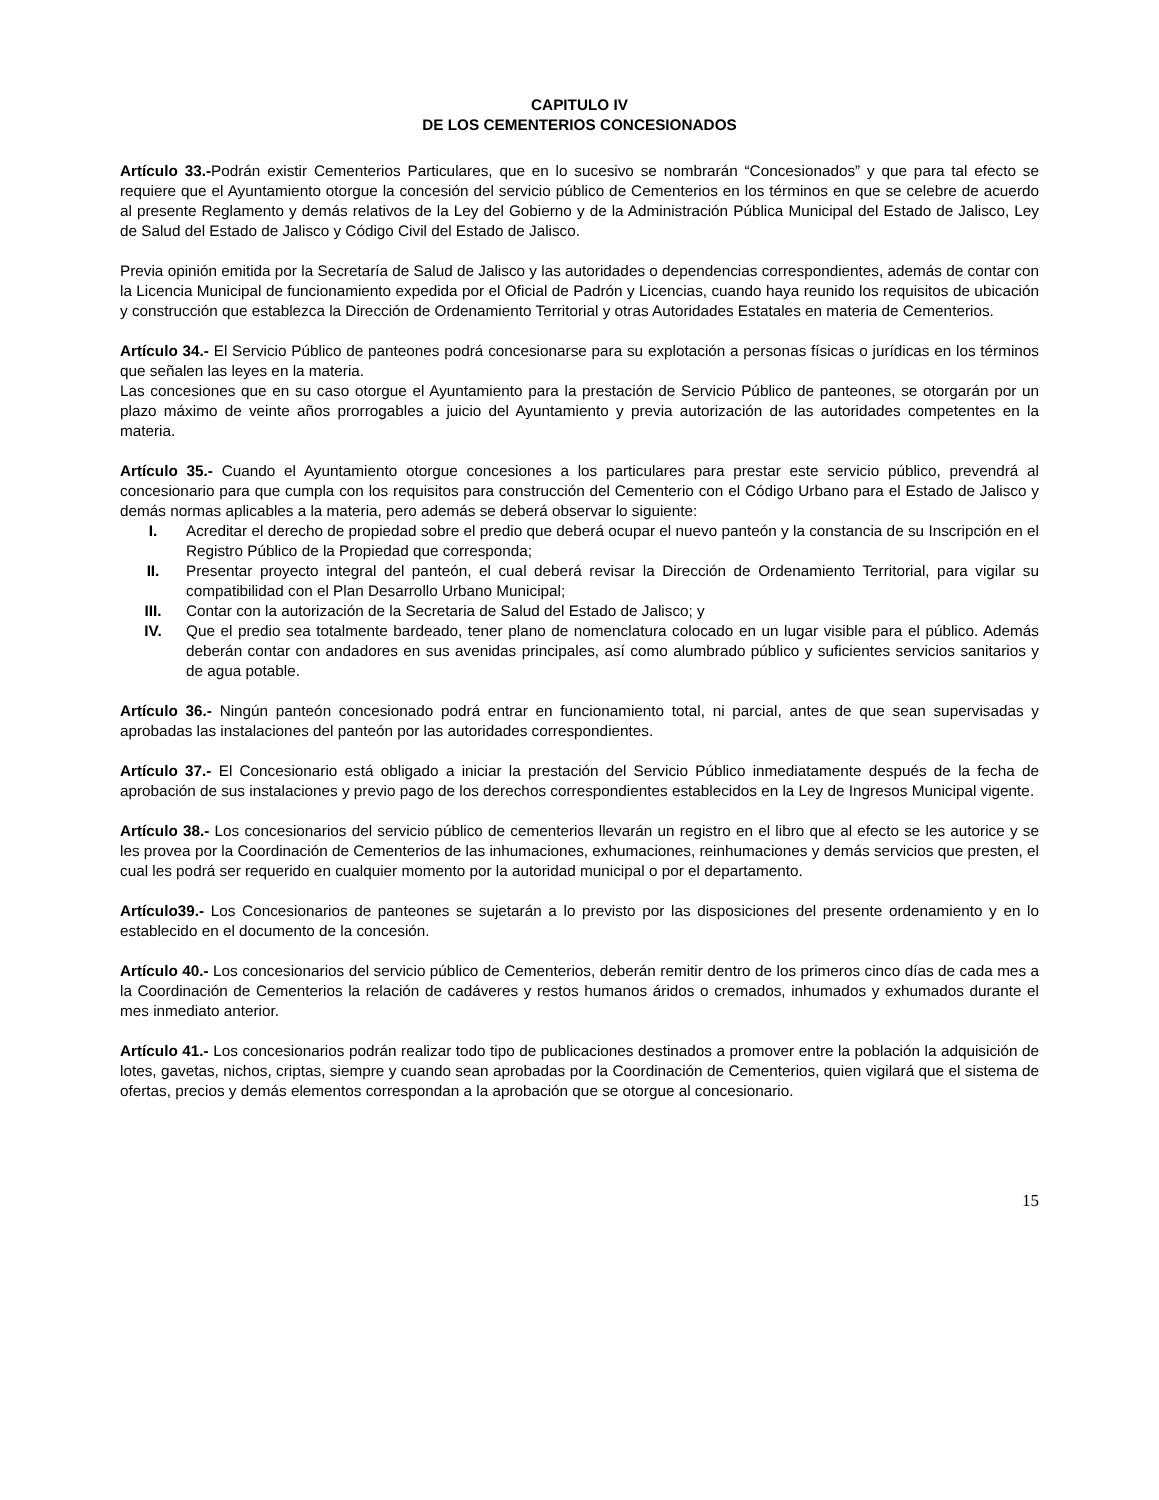CAPITULO IV
DE LOS CEMENTERIOS CONCESIONADOS
Artículo 33.-Podrán existir Cementerios Particulares, que en lo sucesivo se nombrarán “Concesionados” y que para tal efecto se requiere que el Ayuntamiento otorgue la concesión del servicio público de Cementerios en los términos en que se celebre de acuerdo al presente Reglamento y demás relativos de la Ley del Gobierno y de la Administración Pública Municipal del Estado de Jalisco, Ley de Salud del Estado de Jalisco y Código Civil del Estado de Jalisco.
Previa opinión emitida por la Secretaría de Salud de Jalisco y las autoridades o dependencias correspondientes, además de contar con la Licencia Municipal de funcionamiento expedida por el Oficial de Padrón y Licencias, cuando haya reunido los requisitos de ubicación y construcción que establezca la Dirección de Ordenamiento Territorial y otras Autoridades Estatales en materia de Cementerios.
Artículo 34.- El Servicio Público de panteones podrá concesionarse para su explotación a personas físicas o jurídicas en los términos que señalen las leyes en la materia.
Las concesiones que en su caso otorgue el Ayuntamiento para la prestación de Servicio Público de panteones, se otorgarán por un plazo máximo de veinte años prorrogables a juicio del Ayuntamiento y previa autorización de las autoridades competentes en la materia.
Artículo 35.- Cuando el Ayuntamiento otorgue concesiones a los particulares para prestar este servicio público, prevendrá al concesionario para que cumpla con los requisitos para construcción del Cementerio con el Código Urbano para el Estado de Jalisco y demás normas aplicables a la materia, pero además se deberá observar lo siguiente:
I. Acreditar el derecho de propiedad sobre el predio que deberá ocupar el nuevo panteón y la constancia de su Inscripción en el Registro Público de la Propiedad que corresponda;
II. Presentar proyecto integral del panteón, el cual deberá revisar la Dirección de Ordenamiento Territorial, para vigilar su compatibilidad con el Plan Desarrollo Urbano Municipal;
III. Contar con la autorización de la Secretaria de Salud del Estado de Jalisco; y
IV. Que el predio sea totalmente bardeado, tener plano de nomenclatura colocado en un lugar visible para el público. Además deberán contar con andadores en sus avenidas principales, así como alumbrado público y suficientes servicios sanitarios y de agua potable.
Artículo 36.- Ningún panteón concesionado podrá entrar en funcionamiento total, ni parcial, antes de que sean supervisadas y aprobadas las instalaciones del panteón por las autoridades correspondientes.
Artículo 37.- El Concesionario está obligado a iniciar la prestación del Servicio Público inmediatamente después de la fecha de aprobación de sus instalaciones y previo pago de los derechos correspondientes establecidos en la Ley de Ingresos Municipal vigente.
Artículo 38.- Los concesionarios del servicio público de cementerios llevarán un registro en el libro que al efecto se les autorice y se les provea por la Coordinación de Cementerios de las inhumaciones, exhumaciones, reinhumaciones y demás servicios que presten, el cual les podrá ser requerido en cualquier momento por la autoridad municipal o por el departamento.
Artículo39.- Los Concesionarios de panteones se sujetarán a lo previsto por las disposiciones del presente ordenamiento y en lo establecido en el documento de la concesión.
Artículo 40.- Los concesionarios del servicio público de Cementerios, deberán remitir dentro de los primeros cinco días de cada mes a la Coordinación de Cementerios la relación de cadáveres y restos humanos áridos o cremados, inhumados y exhumados durante el mes inmediato anterior.
Artículo 41.- Los concesionarios podrán realizar todo tipo de publicaciones destinados a promover entre la población la adquisición de lotes, gavetas, nichos, criptas, siempre y cuando sean aprobadas por la Coordinación de Cementerios, quien vigilará que el sistema de ofertas, precios y demás elementos correspondan a la aprobación que se otorgue al concesionario.
15